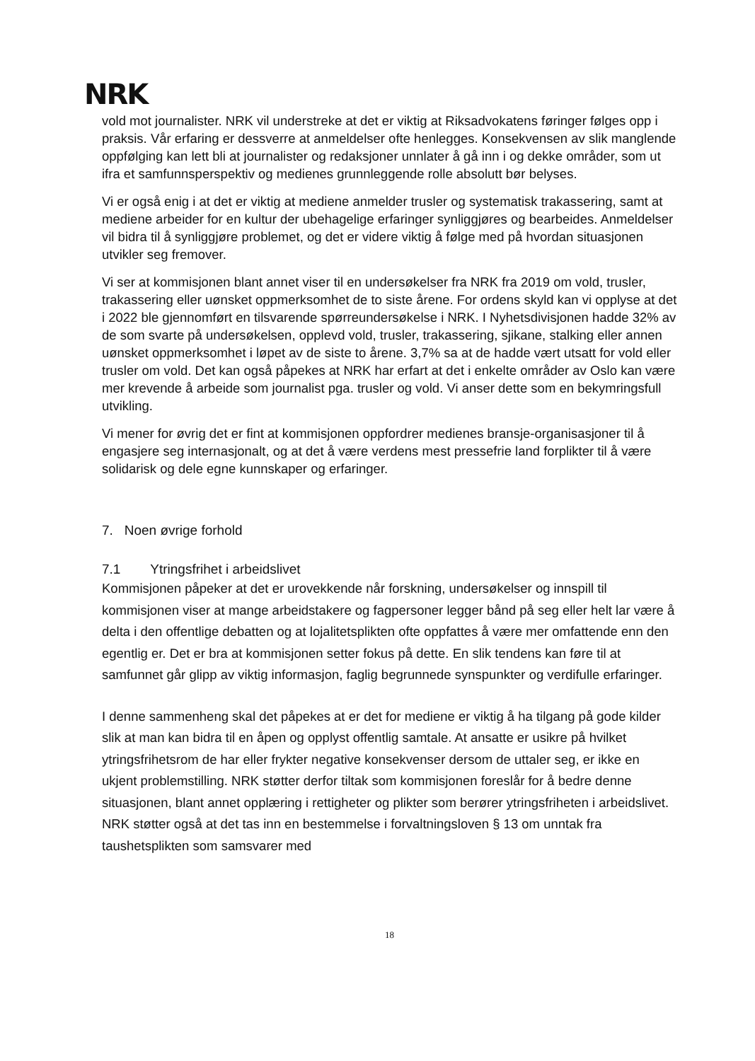NRK
vold mot journalister. NRK vil understreke at det er viktig at Riksadvokatens føringer følges opp i praksis. Vår erfaring er dessverre at anmeldelser ofte henlegges. Konsekvensen av slik manglende oppfølging kan lett bli at journalister og redaksjoner unnlater å gå inn i og dekke områder, som ut ifra et samfunnsperspektiv og medienes grunnleggende rolle absolutt bør belyses.
Vi er også enig i at det er viktig at mediene anmelder trusler og systematisk trakassering, samt at mediene arbeider for en kultur der ubehagelige erfaringer synliggjøres og bearbeides. Anmeldelser vil bidra til å synliggjøre problemet, og det er videre viktig å følge med på hvordan situasjonen utvikler seg fremover.
Vi ser at kommisjonen blant annet viser til en undersøkelser fra NRK fra 2019 om vold, trusler, trakassering eller uønsket oppmerksomhet de to siste årene. For ordens skyld kan vi opplyse at det i 2022 ble gjennomført en tilsvarende spørreundersøkelse i NRK. I Nyhetsdivisjonen hadde 32% av de som svarte på undersøkelsen, opplevd vold, trusler, trakassering, sjikane, stalking eller annen uønsket oppmerksomhet i løpet av de siste to årene. 3,7% sa at de hadde vært utsatt for vold eller trusler om vold. Det kan også påpekes at NRK har erfart at det i enkelte områder av Oslo kan være mer krevende å arbeide som journalist pga. trusler og vold. Vi anser dette som en bekymringsfull utvikling.
Vi mener for øvrig det er fint at kommisjonen oppfordrer medienes bransje-organisasjoner til å engasjere seg internasjonalt, og at det å være verdens mest pressefrie land forplikter til å være solidarisk og dele egne kunnskaper og erfaringer.
7. Noen øvrige forhold
7.1 Ytringsfrihet i arbeidslivet
Kommisjonen påpeker at det er urovekkende når forskning, undersøkelser og innspill til kommisjonen viser at mange arbeidstakere og fagpersoner legger bånd på seg eller helt lar være å delta i den offentlige debatten og at lojalitetsplikten ofte oppfattes å være mer omfattende enn den egentlig er. Det er bra at kommisjonen setter fokus på dette. En slik tendens kan føre til at samfunnet går glipp av viktig informasjon, faglig begrunnede synspunkter og verdifulle erfaringer.
I denne sammenheng skal det påpekes at er det for mediene er viktig å ha tilgang på gode kilder slik at man kan bidra til en åpen og opplyst offentlig samtale. At ansatte er usikre på hvilket ytringsfrihetsrom de har eller frykter negative konsekvenser dersom de uttaler seg, er ikke en ukjent problemstilling. NRK støtter derfor tiltak som kommisjonen foreslår for å bedre denne situasjonen, blant annet opplæring i rettigheter og plikter som berører ytringsfriheten i arbeidslivet. NRK støtter også at det tas inn en bestemmelse i forvaltningsloven § 13 om unntak fra taushetsplikten som samsvarer med
18